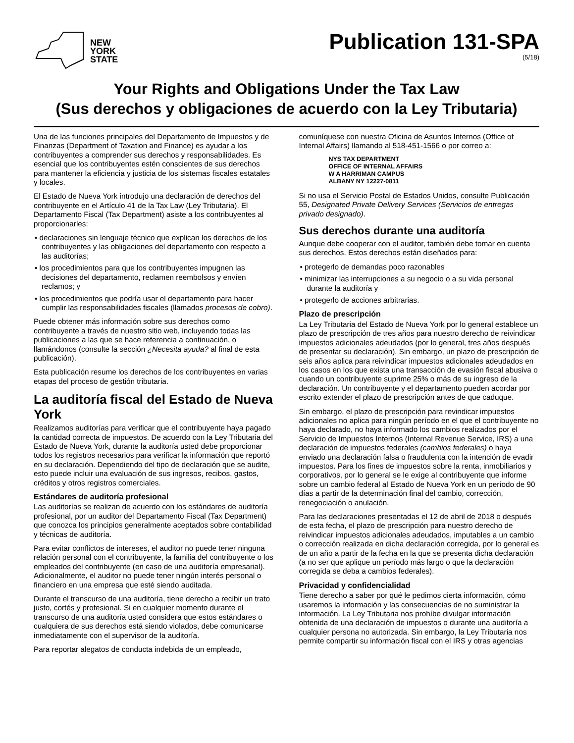NEW
YORK
STATE
Publication 131-SPA
(5/18)
Your Rights and Obligations Under the Tax Law
(Sus derechos y obligaciones de acuerdo con la Ley Tributaria)
Una de las funciones principales del Departamento de Impuestos y de Finanzas (Department of Taxation and Finance) es ayudar a los contribuyentes a comprender sus derechos y responsabilidades. Es esencial que los contribuyentes estén conscientes de sus derechos para mantener la eficiencia y justicia de los sistemas fiscales estatales y locales.
El Estado de Nueva York introdujo una declaración de derechos del contribuyente en el Artículo 41 de la Tax Law (Ley Tributaria). El Departamento Fiscal (Tax Department) asiste a los contribuyentes al proporcionarles:
• declaraciones sin lenguaje técnico que explican los derechos de los contribuyentes y las obligaciones del departamento con respecto a las auditorías;
• los procedimientos para que los contribuyentes impugnen las decisiones del departamento, reclamen reembolsos y envíen reclamos; y
• los procedimientos que podría usar el departamento para hacer cumplir las responsabilidades fiscales (llamados procesos de cobro).
Puede obtener más información sobre sus derechos como contribuyente a través de nuestro sitio web, incluyendo todas las publicaciones a las que se hace referencia a continuación, o llamándonos (consulte la sección ¿Necesita ayuda? al final de esta publicación).
Esta publicación resume los derechos de los contribuyentes en varias etapas del proceso de gestión tributaria.
La auditoría fiscal del Estado de Nueva York
Realizamos auditorías para verificar que el contribuyente haya pagado la cantidad correcta de impuestos. De acuerdo con la Ley Tributaria del Estado de Nueva York, durante la auditoría usted debe proporcionar todos los registros necesarios para verificar la información que reportó en su declaración. Dependiendo del tipo de declaración que se audite, esto puede incluir una evaluación de sus ingresos, recibos, gastos, créditos y otros registros comerciales.
Estándares de auditoría profesional
Las auditorías se realizan de acuerdo con los estándares de auditoría profesional, por un auditor del Departamento Fiscal (Tax Department) que conozca los principios generalmente aceptados sobre contabilidad y técnicas de auditoría.
Para evitar conflictos de intereses, el auditor no puede tener ninguna relación personal con el contribuyente, la familia del contribuyente o los empleados del contribuyente (en caso de una auditoría empresarial). Adicionalmente, el auditor no puede tener ningún interés personal o financiero en una empresa que esté siendo auditada.
Durante el transcurso de una auditoría, tiene derecho a recibir un trato justo, cortés y profesional. Si en cualquier momento durante el transcurso de una auditoría usted considera que estos estándares o cualquiera de sus derechos está siendo violados, debe comunicarse inmediatamente con el supervisor de la auditoría.
Para reportar alegatos de conducta indebida de un empleado,
comuníquese con nuestra Oficina de Asuntos Internos (Office of Internal Affairs) llamando al 518-451-1566 o por correo a:
NYS TAX DEPARTMENT
OFFICE OF INTERNAL AFFAIRS
W A HARRIMAN CAMPUS
ALBANY NY 12227-0811
Si no usa el Servicio Postal de Estados Unidos, consulte Publicación 55, Designated Private Delivery Services (Servicios de entregas privado designado).
Sus derechos durante una auditoría
Aunque debe cooperar con el auditor, también debe tomar en cuenta sus derechos. Estos derechos están diseñados para:
• protegerlo de demandas poco razonables
• minimizar las interrupciones a su negocio o a su vida personal durante la auditoría y
• protegerlo de acciones arbitrarias.
Plazo de prescripción
La Ley Tributaria del Estado de Nueva York por lo general establece un plazo de prescripción de tres años para nuestro derecho de reivindicar impuestos adicionales adeudados (por lo general, tres años después de presentar su declaración). Sin embargo, un plazo de prescripción de seis años aplica para reivindicar impuestos adicionales adeudados en los casos en los que exista una transacción de evasión fiscal abusiva o cuando un contribuyente suprime 25% o más de su ingreso de la declaración. Un contribuyente y el departamento pueden acordar por escrito extender el plazo de prescripción antes de que caduque.
Sin embargo, el plazo de prescripción para revindicar impuestos adicionales no aplica para ningún período en el que el contribuyente no haya declarado, no haya informado los cambios realizados por el Servicio de Impuestos Internos (Internal Revenue Service, IRS) a una declaración de impuestos federales (cambios federales) o haya enviado una declaración falsa o fraudulenta con la intención de evadir impuestos. Para los fines de impuestos sobre la renta, inmobiliarios y corporativos, por lo general se le exige al contribuyente que informe sobre un cambio federal al Estado de Nueva York en un período de 90 días a partir de la determinación final del cambio, corrección, renegociación o anulación.
Para las declaraciones presentadas el 12 de abril de 2018 o después de esta fecha, el plazo de prescripción para nuestro derecho de reivindicar impuestos adicionales adeudados, imputables a un cambio o corrección realizada en dicha declaración corregida, por lo general es de un año a partir de la fecha en la que se presenta dicha declaración (a no ser que aplique un período más largo o que la declaración corregida se deba a cambios federales).
Privacidad y confidencialidad
Tiene derecho a saber por qué le pedimos cierta información, cómo usaremos la información y las consecuencias de no suministrar la información. La Ley Tributaria nos prohíbe divulgar información obtenida de una declaración de impuestos o durante una auditoría a cualquier persona no autorizada. Sin embargo, la Ley Tributaria nos permite compartir su información fiscal con el IRS y otras agencias